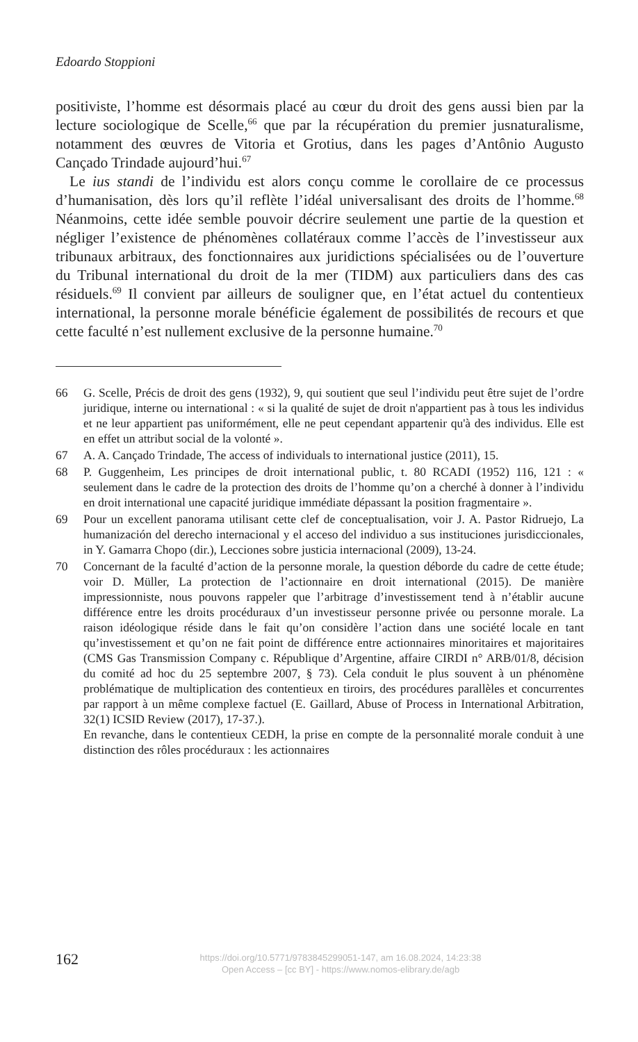Edoardo Stoppioni
positiviste, l’homme est désormais placé au cœur du droit des gens aussi bien par la lecture sociologique de Scelle,<sup>66</sup> que par la récupération du premier jusnaturalisme, notamment des œuvres de Vitoria et Grotius, dans les pages d’Antônio Augusto Cançado Trindade aujourd’hui.<sup>67</sup>
Le ius standi de l’individu est alors conçu comme le corollaire de ce processus d’humanisation, dès lors qu’il reflète l’idéal universalisant des droits de l’homme.<sup>68</sup> Néanmoins, cette idée semble pouvoir décrire seulement une partie de la question et négliger l’existence de phénomènes collatéraux comme l’accès de l’investisseur aux tribunaux arbitraux, des fonctionnaires aux juridictions spécialisées ou de l’ouverture du Tribunal international du droit de la mer (TIDM) aux particuliers dans des cas résiduels.<sup>69</sup> Il convient par ailleurs de souligner que, en l’état actuel du contentieux international, la personne morale bénéficie également de possibilités de recours et que cette faculté n’est nullement exclusive de la personne humaine.<sup>70</sup>
66 G. Scelle, Précis de droit des gens (1932), 9, qui soutient que seul l’individu peut être sujet de l’ordre juridique, interne ou international : « si la qualité de sujet de droit n'appartient pas à tous les individus et ne leur appartient pas uniformément, elle ne peut cependant appartenir qu'à des individus. Elle est en effet un attribut social de la volonté ».
67 A. A. Cançado Trindade, The access of individuals to international justice (2011), 15.
68 P. Guggenheim, Les principes de droit international public, t. 80 RCADI (1952) 116, 121 : « seulement dans le cadre de la protection des droits de l’homme qu’on a cherché à donner à l’individu en droit international une capacité juridique immédiate dépassant la position fragmentaire ».
69 Pour un excellent panorama utilisant cette clef de conceptualisation, voir J. A. Pastor Ridruejo, La humanización del derecho internacional y el acceso del individuo a sus instituciones jurisdiccionales, in Y. Gamarra Chopo (dir.), Lecciones sobre justicia internacional (2009), 13-24.
70 Concernant de la faculté d’action de la personne morale, la question déborde du cadre de cette étude; voir D. Müller, La protection de l’actionnaire en droit international (2015). De manière impressionniste, nous pouvons rappeler que l’arbitrage d’investissement tend à n’établir aucune différence entre les droits procéduraux d’un investisseur personne privée ou personne morale. La raison idéologique réside dans le fait qu’on considère l’action dans une société locale en tant qu’investissement et qu’on ne fait point de différence entre actionnaires minoritaires et majoritaires (CMS Gas Transmission Company c. République d’Argentine, affaire CIRDI n° ARB/01/8, décision du comité ad hoc du 25 septembre 2007, § 73). Cela conduit le plus souvent à un phénomène problématique de multiplication des contentieux en tiroirs, des procédures parallèles et concurrentes par rapport à un même complexe factuel (E. Gaillard, Abuse of Process in International Arbitration, 32(1) ICSID Review (2017), 17-37.).
En revanche, dans le contentieux CEDH, la prise en compte de la personnalité morale conduit à une distinction des rôles procéduraux : les actionnaires
162
https://doi.org/10.5771/9783845299051-147, am 16.08.2024, 14:23:38
Open Access – [cc BY] - https://www.nomos-elibrary.de/agb